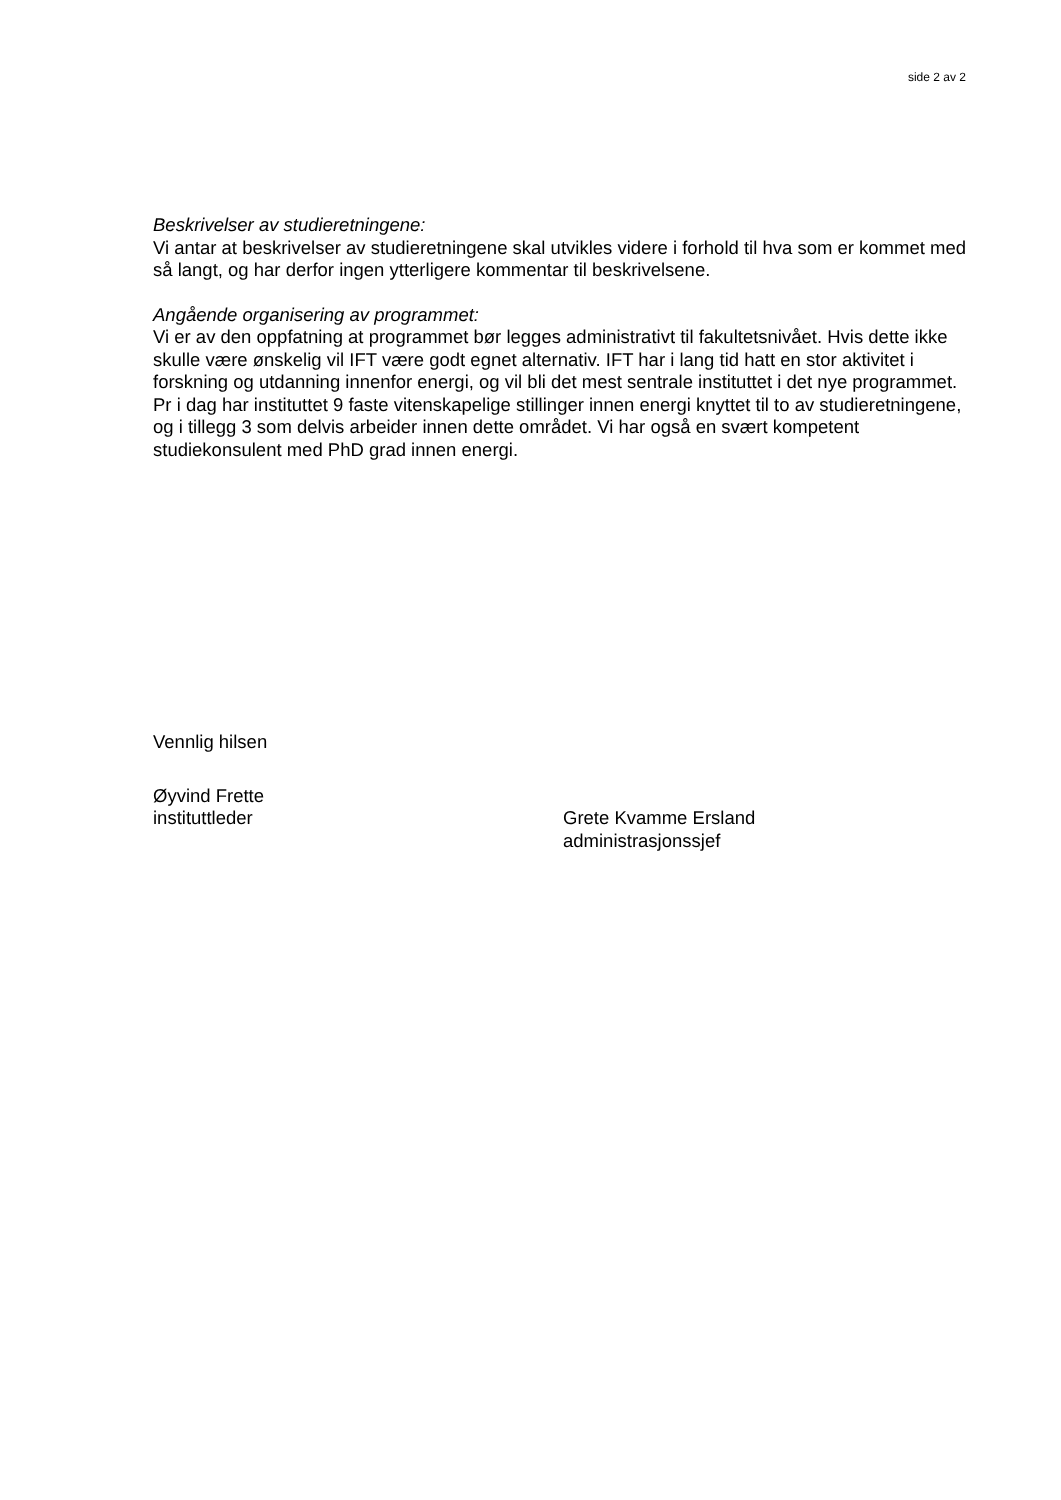side 2 av 2
Beskrivelser av studieretningene:
Vi antar at beskrivelser av studieretningene skal utvikles videre i forhold til hva som er kommet med så langt, og har derfor ingen ytterligere kommentar til beskrivelsene.
Angående organisering av programmet:
Vi er av den oppfatning at programmet bør legges administrativt til fakultetsnivået. Hvis dette ikke skulle være ønskelig vil IFT være godt egnet alternativ. IFT har i lang tid hatt en stor aktivitet i forskning og utdanning innenfor energi, og vil bli det mest sentrale instituttet i det nye programmet. Pr i dag har instituttet 9 faste vitenskapelige stillinger innen energi knyttet til to av studieretningene, og i tillegg 3 som delvis arbeider innen dette området. Vi har også en svært kompetent studiekonsulent med PhD grad innen energi.
Vennlig hilsen
Øyvind Frette
instituttleder Grete Kvamme Ersland
administrasjonssjef